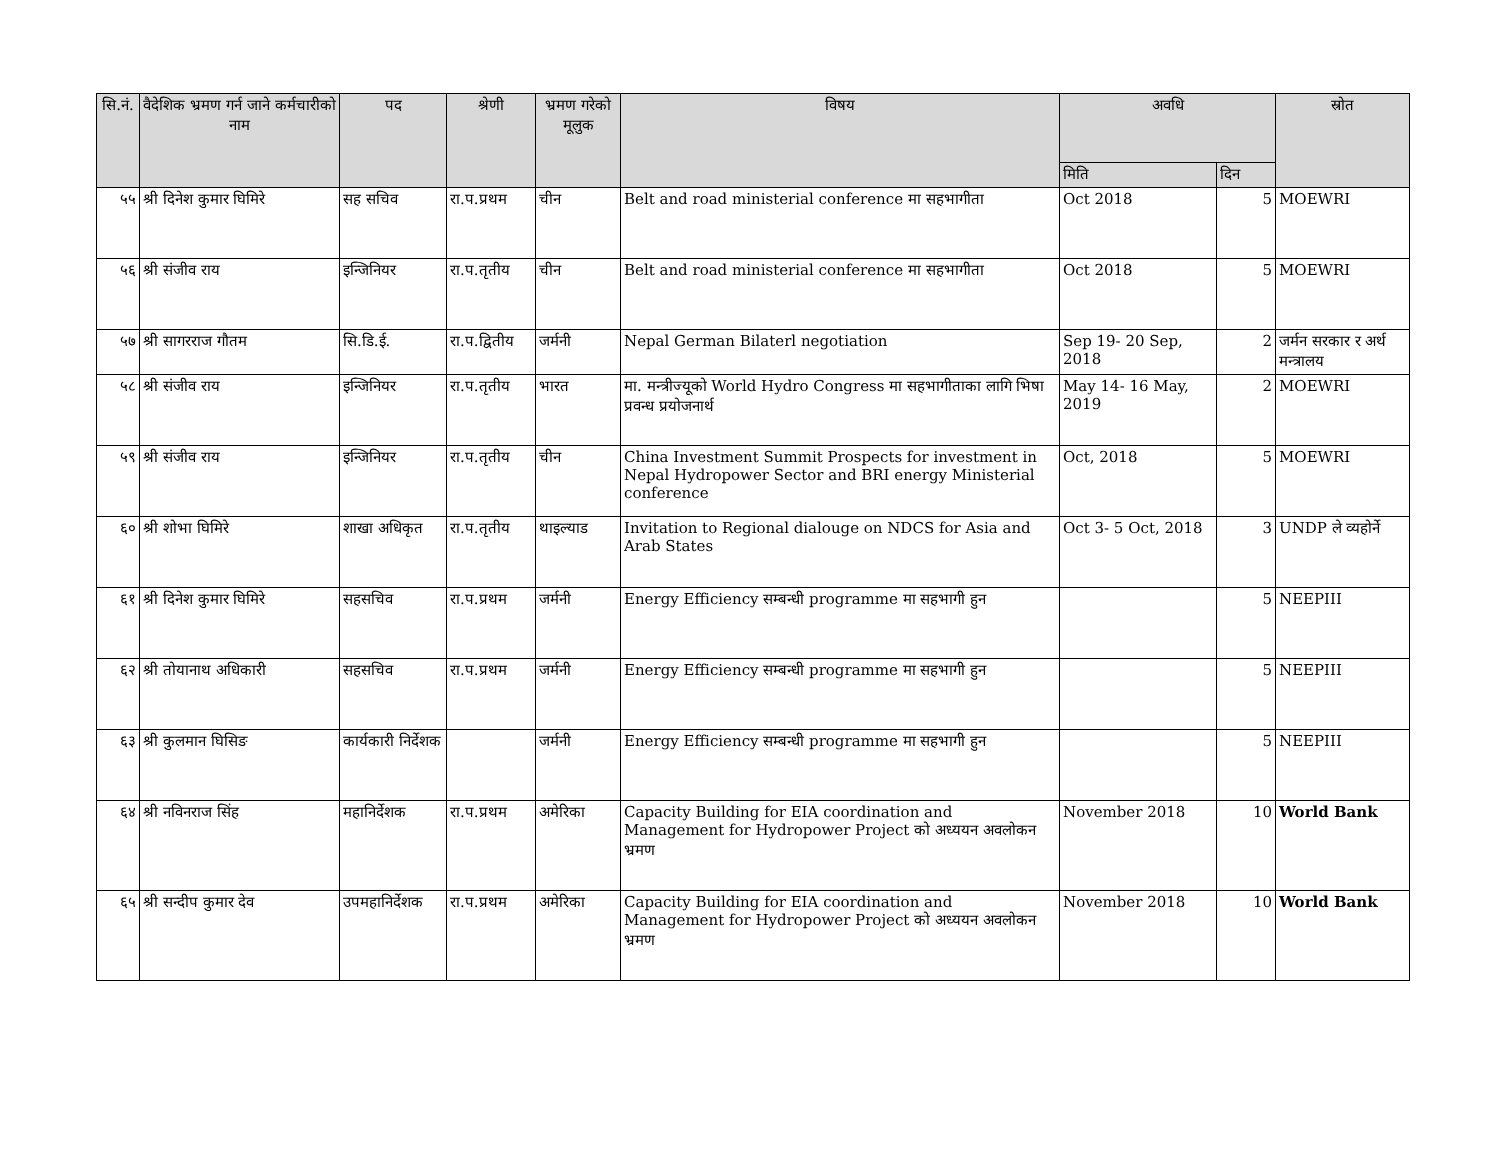| सि.नं. | वैदेशिक भ्रमण गर्न जाने कर्मचारीको नाम | पद | श्रेणी | भ्रमण गरेको मूलुक | विषय | अवधि | | स्रोत |
| --- | --- | --- | --- | --- | --- | --- | --- | --- |
| | | | | | | मिति | दिन | |
| ५५ | श्री दिनेश कुमार घिमिरे | सह सचिव | रा.प.प्रथम | चीन | Belt and road ministerial conference मा सहभागीता | Oct 2018 | 5 | MOEWRI |
| ५६ | श्री संजीव राय | इन्जिनियर | रा.प.तृतीय | चीन | Belt and road ministerial conference मा सहभागीता | Oct 2018 | 5 | MOEWRI |
| ५७ | श्री सागरराज गौतम | सि.डि.ई. | रा.प.द्वितीय | जर्मनी | Nepal German Bilaterl negotiation | Sep 19- 20 Sep, 2018 | 2 | जर्मन सरकार र अर्थ मन्त्रालय |
| ५८ | श्री संजीव राय | इन्जिनियर | रा.प.तृतीय | भारत | मा. मन्त्रीज्यूको World Hydro Congress मा सहभागीताका लागि भिषा प्रवन्ध प्रयोजनार्थ | May 14- 16 May, 2019 | 2 | MOEWRI |
| ५९ | श्री संजीव राय | इन्जिनियर | रा.प.तृतीय | चीन | China Investment Summit Prospects for investment in Nepal Hydropower Sector and BRI energy Ministerial conference | Oct, 2018 | 5 | MOEWRI |
| ६० | श्री शोभा घिमिरे | शाखा अधिकृत | रा.प.तृतीय | थाइल्याड | Invitation to Regional dialouge on NDCS for Asia and Arab States | Oct 3- 5 Oct, 2018 | 3 | UNDP ले व्यहोर्ने |
| ६१ | श्री दिनेश कुमार घिमिरे | सहसचिव | रा.प.प्रथम | जर्मनी | Energy Efficiency सम्बन्धी programme मा सहभागी हुन | | 5 | NEEPIII |
| ६२ | श्री तोयानाथ अधिकारी | सहसचिव | रा.प.प्रथम | जर्मनी | Energy Efficiency सम्बन्धी programme मा सहभागी हुन | | 5 | NEEPIII |
| ६३ | श्री कुलमान घिसिङ | कार्यकारी निर्देशक | | जर्मनी | Energy Efficiency सम्बन्धी programme मा सहभागी हुन | | 5 | NEEPIII |
| ६४ | श्री नविनराज सिंह | महानिर्देशक | रा.प.प्रथम | अमेरिका | Capacity Building for EIA coordination and Management for Hydropower Project को अध्ययन अवलोकन भ्रमण | November 2018 | 10 | World Bank |
| ६५ | श्री सन्दीप कुमार देव | उपमहानिर्देशक | रा.प.प्रथम | अमेरिका | Capacity Building for EIA coordination and Management for Hydropower Project को अध्ययन अवलोकन भ्रमण | November 2018 | 10 | World Bank |